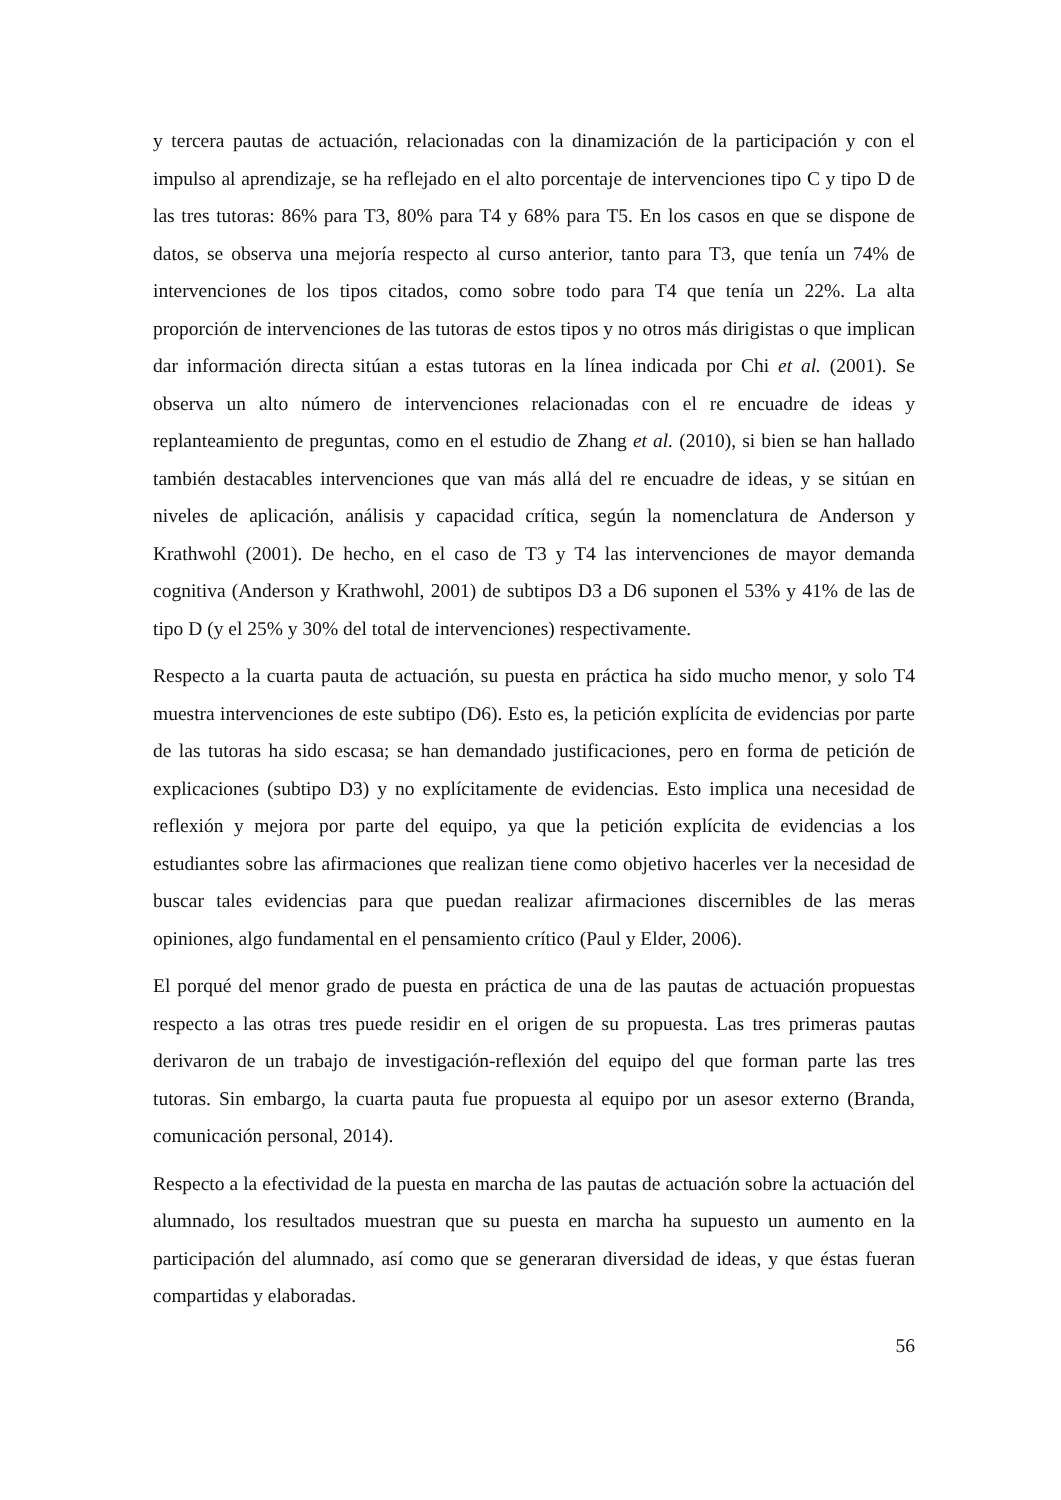y tercera pautas de actuación, relacionadas con la dinamización de la participación y con el impulso al aprendizaje, se ha reflejado en el alto porcentaje de intervenciones tipo C y tipo D de las tres tutoras: 86% para T3, 80% para T4 y 68% para T5. En los casos en que se dispone de datos, se observa una mejoría respecto al curso anterior, tanto para T3, que tenía un 74% de intervenciones de los tipos citados, como sobre todo para T4 que tenía un 22%. La alta proporción de intervenciones de las tutoras de estos tipos y no otros más dirigistas o que implican dar información directa sitúan a estas tutoras en la línea indicada por Chi et al. (2001). Se observa un alto número de intervenciones relacionadas con el re encuadre de ideas y replanteamiento de preguntas, como en el estudio de Zhang et al. (2010), si bien se han hallado también destacables intervenciones que van más allá del re encuadre de ideas, y se sitúan en niveles de aplicación, análisis y capacidad crítica, según la nomenclatura de Anderson y Krathwohl (2001). De hecho, en el caso de T3 y T4 las intervenciones de mayor demanda cognitiva (Anderson y Krathwohl, 2001) de subtipos D3 a D6 suponen el 53% y 41% de las de tipo D (y el 25% y 30% del total de intervenciones) respectivamente.
Respecto a la cuarta pauta de actuación, su puesta en práctica ha sido mucho menor, y solo T4 muestra intervenciones de este subtipo (D6). Esto es, la petición explícita de evidencias por parte de las tutoras ha sido escasa; se han demandado justificaciones, pero en forma de petición de explicaciones (subtipo D3) y no explícitamente de evidencias. Esto implica una necesidad de reflexión y mejora por parte del equipo, ya que la petición explícita de evidencias a los estudiantes sobre las afirmaciones que realizan tiene como objetivo hacerles ver la necesidad de buscar tales evidencias para que puedan realizar afirmaciones discernibles de las meras opiniones, algo fundamental en el pensamiento crítico (Paul y Elder, 2006).
El porqué del menor grado de puesta en práctica de una de las pautas de actuación propuestas respecto a las otras tres puede residir en el origen de su propuesta. Las tres primeras pautas derivaron de un trabajo de investigación-reflexión del equipo del que forman parte las tres tutoras. Sin embargo, la cuarta pauta fue propuesta al equipo por un asesor externo (Branda, comunicación personal, 2014).
Respecto a la efectividad de la puesta en marcha de las pautas de actuación sobre la actuación del alumnado, los resultados muestran que su puesta en marcha ha supuesto un aumento en la participación del alumnado, así como que se generaran diversidad de ideas, y que éstas fueran compartidas y elaboradas.
56